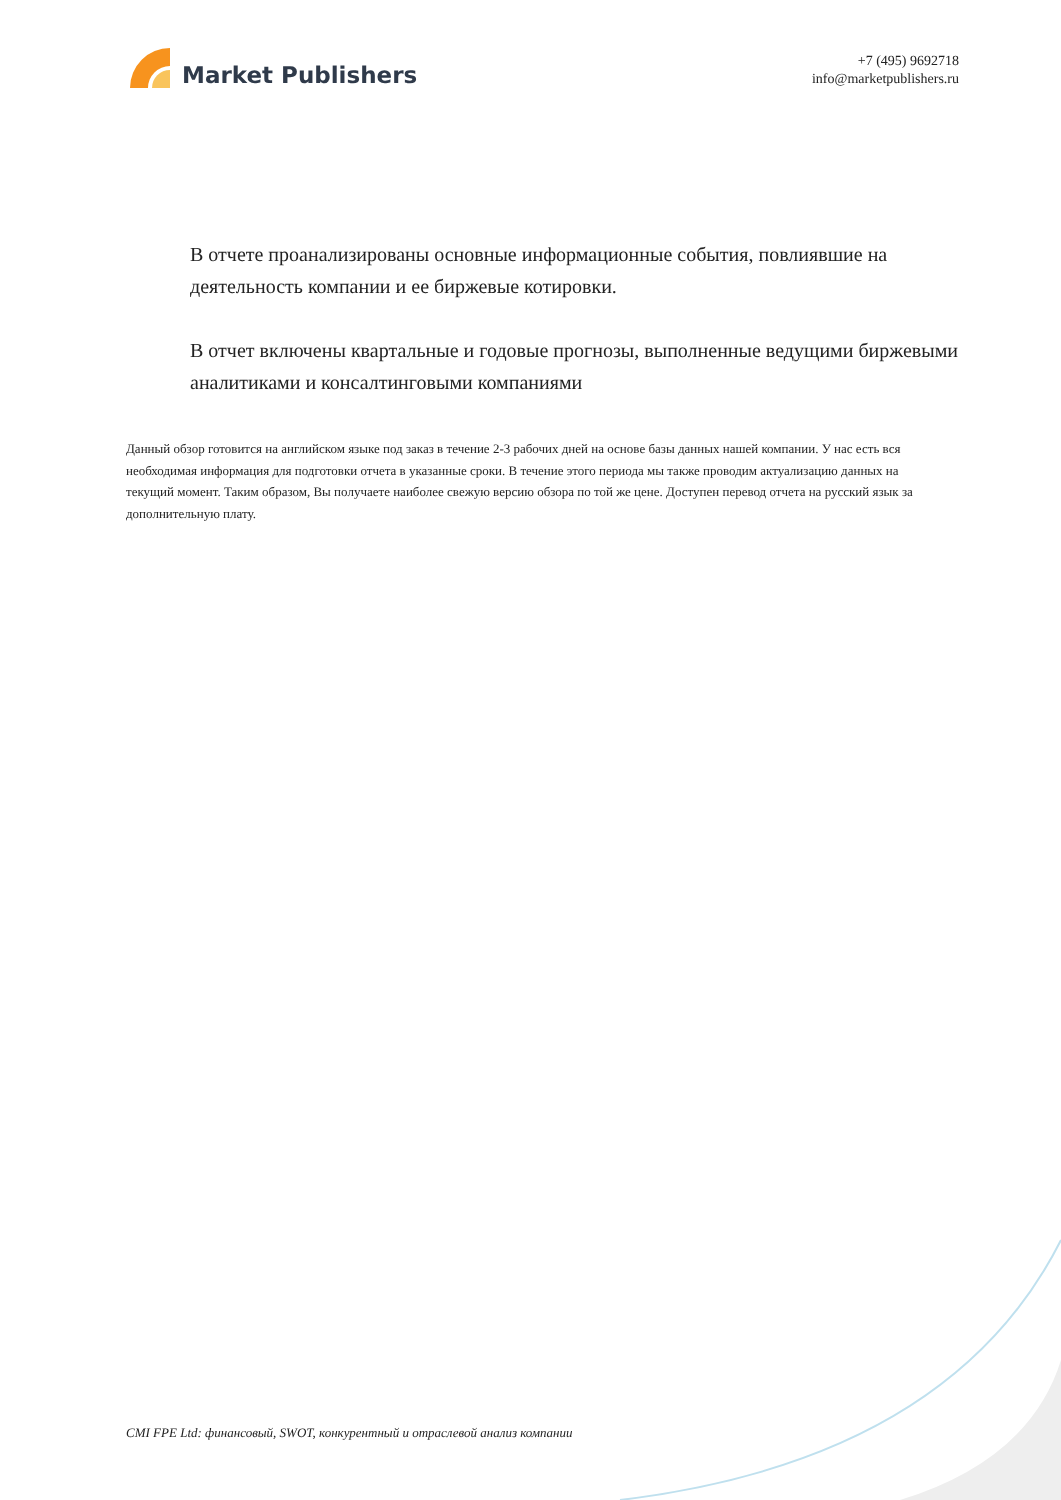Market Publishers
+7 (495) 9692718
info@marketpublishers.ru
В отчете проанализированы основные информационные события, повлиявшие на деятельность компании и ее биржевые котировки.
В отчет включены квартальные и годовые прогнозы, выполненные ведущими биржевыми аналитиками и консалтинговыми компаниями
Данный обзор готовится на английском языке под заказ в течение 2-3 рабочих дней на основе базы данных нашей компании. У нас есть вся необходимая информация для подготовки отчета в указанные сроки. В течение этого периода мы также проводим актуализацию данных на текущий момент. Таким образом, Вы получаете наиболее свежую версию обзора по той же цене. Доступен перевод отчета на русский язык за дополнительную плату.
CMI FPE Ltd: финансовый, SWOT, конкурентный и отраслевой анализ компании